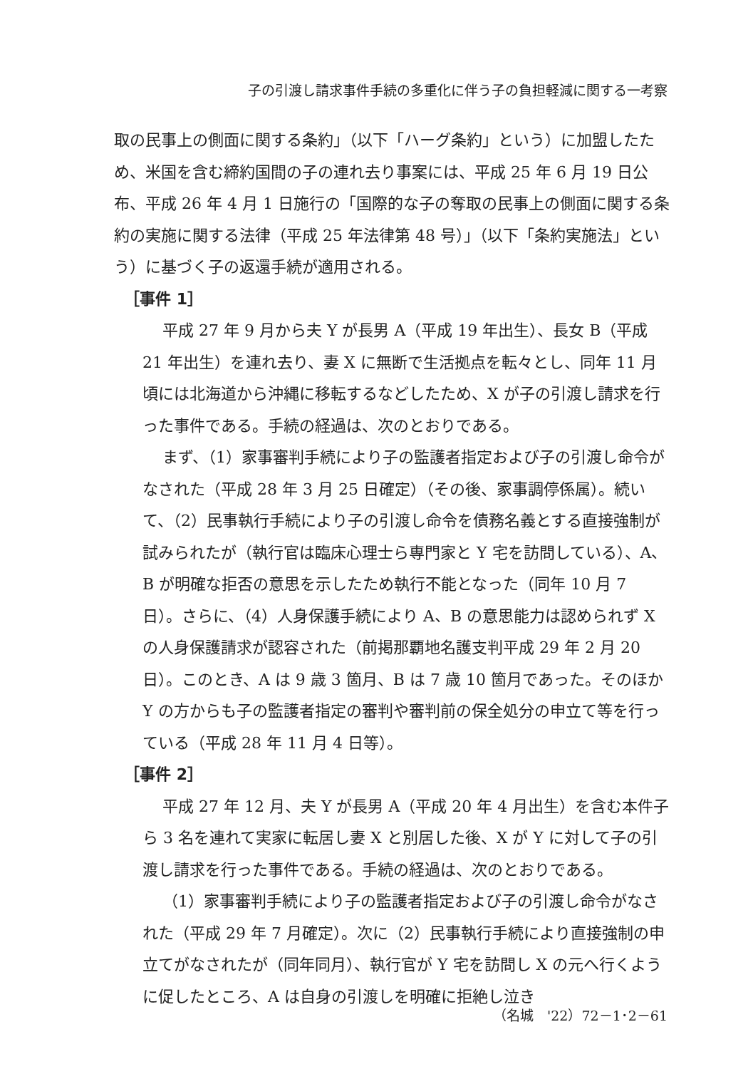子の引渡し請求事件手続の多重化に伴う子の負担軽減に関する一考察
取の民事上の側面に関する条約」（以下「ハーグ条約」という）に加盟したため、米国を含む締約国間の子の連れ去り事案には、平成 25 年 6 月 19 日公布、平成 26 年 4 月 1 日施行の「国際的な子の奪取の民事上の側面に関する条約の実施に関する法律（平成 25 年法律第 48 号）」（以下「条約実施法」という）に基づく子の返還手続が適用される。
［事件 1］
平成 27 年 9 月から夫 Y が長男 A（平成 19 年出生）、長女 B（平成 21 年出生）を連れ去り、妻 X に無断で生活拠点を転々とし、同年 11 月頃には北海道から沖縄に移転するなどしたため、X が子の引渡し請求を行った事件である。手続の経過は、次のとおりである。
まず、（1）家事審判手続により子の監護者指定および子の引渡し命令がなされた（平成 28 年 3 月 25 日確定）（その後、家事調停係属）。続いて、（2）民事執行手続により子の引渡し命令を債務名義とする直接強制が試みられたが（執行官は臨床心理士ら専門家と Y 宅を訪問している）、A、B が明確な拒否の意思を示したため執行不能となった（同年 10 月 7 日）。さらに、（4）人身保護手続により A、B の意思能力は認められず X の人身保護請求が認容された（前掲那覇地名護支判平成 29 年 2 月 20 日）。このとき、A は 9 歳 3 箇月、B は 7 歳 10 箇月であった。そのほか Y の方からも子の監護者指定の審判や審判前の保全処分の申立て等を行っている（平成 28 年 11 月 4 日等）。
［事件 2］
平成 27 年 12 月、夫 Y が長男 A（平成 20 年 4 月出生）を含む本件子ら 3 名を連れて実家に転居し妻 X と別居した後、X が Y に対して子の引渡し請求を行った事件である。手続の経過は、次のとおりである。
（1）家事審判手続により子の監護者指定および子の引渡し命令がなされた（平成 29 年 7 月確定）。次に（2）民事執行手続により直接強制の申立てがなされたが（同年同月）、執行官が Y 宅を訪問し X の元へ行くように促したところ、A は自身の引渡しを明確に拒絶し泣き
（名城　'22）72－1･2－61